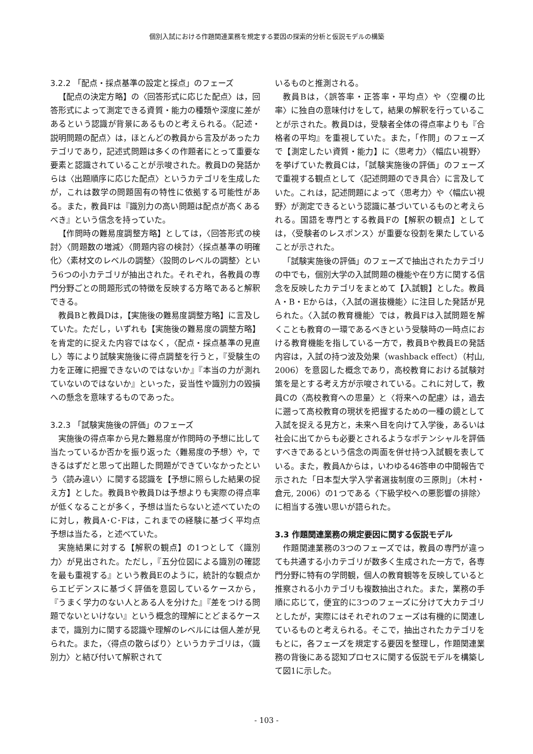個別入試における作題関連業務を規定する要因の探索的分析と仮説モデルの構築
3.2.2 「配点・採点基準の設定と採点」のフェーズ
【配点の決定方略】の〈回答形式に応じた配点〉は，回答形式によって測定できる資質・能力の種類や深度に差があるという認識が背景にあるものと考えられる。〈記述・説明問題の配点〉は，ほとんどの教員から言及があったカテゴリであり，記述式問題は多くの作題者にとって重要な要素と認識されていることが示唆された。教員Dの発話からは〈出題順序に応じた配点〉というカテゴリを生成したが，これは数学の問題固有の特性に依拠する可能性がある。また，教員Fは『識別力の高い問題は配点が高くあるべき』という信念を持っていた。
【作問時の難易度調整方略】としては，〈回答形式の検討〉〈問題数の増減〉〈問題内容の検討〉〈採点基準の明確化〉〈素材文のレベルの調整〉〈設問のレベルの調整〉という6つの小カテゴリが抽出された。それぞれ，各教員の専門分野ごとの問題形式の特徴を反映する方略であると解釈できる。
教員Bと教員Dは，【実施後の難易度調整方略】に言及していた。ただし，いずれも【実施後の難易度の調整方略】を肯定的に捉えた内容ではなく，〈配点・採点基準の見直し〉等により試験実施後に得点調整を行うと，『受験生の力を正確に把握できないのではないか』『本当の力が測れていないのではないか』といった，妥当性や識別力の毀損への懸念を意味するものであった。
3.2.3 「試験実施後の評価」のフェーズ
実施後の得点率から見た難易度が作問時の予想に比して当たっているか否かを振り返った〈難易度の予想〉や，できるはずだと思って出題した問題ができていなかったという〈読み違い〉に関する認識を【予想に照らした結果の捉え方】とした。教員Bや教員Dは予想よりも実際の得点率が低くなることが多く，予想は当たらないと述べていたのに対し，教員A･C･Fは，これまでの経験に基づく平均点予想は当たる，と述べていた。
実施結果に対する【解釈の観点】の1つとして〈識別力〉が見出された。ただし，『五分位図による識別の確認を最も重視する』という教員Eのように，統計的な観点からエビデンスに基づく評価を意図しているケースから，『うまく学力のない人とある人を分けた』『差をつける問題でないといけない』という概念的理解にとどまるケースまで，識別力に関する認識や理解のレベルには個人差が見られた。また，〈得点の散らばり〉というカテゴリは，〈識別力〉と結び付いて解釈されて
いるものと推測される。
教員Bは，〈誤答率・正答率・平均点〉や〈空欄の比率〉に独自の意味付けをして，結果の解釈を行っていることが示された。教員Dは，受験者全体の得点率よりも『合格者の平均』を重視していた。また，「作問」のフェーズで【測定したい資質・能力】に〈思考力〉〈幅広い視野〉を挙げていた教員Cは，「試験実施後の評価」のフェーズで重視する観点として〈記述問題のでき具合〉に言及していた。これは，記述問題によって〈思考力〉や〈幅広い視野〉が測定できるという認識に基づいているものと考えられる。国語を専門とする教員Fの【解釈の観点】としては，〈受験者のレスポンス〉が重要な役割を果たしていることが示された。
「試験実施後の評価」のフェーズで抽出されたカテゴリの中でも，個別大学の入試問題の機能や在り方に関する信念を反映したカテゴリをまとめて【入試観】とした。教員A・B・Eからは，〈入試の選抜機能〉に注目した発話が見られた。〈入試の教育機能〉では，教員Fは入試問題を解くことも教育の一環であるべきという受験時の一時点における教育機能を指している一方で，教員Bや教員Eの発話内容は，入試の持つ波及効果（washback effect）（村山, 2006）を意図した概念であり，高校教育における試験対策を是とする考え方が示唆されている。これに対して，教員Cの〈高校教育への思量〉と〈将来への配慮〉は，過去に遡って高校教育の現状を把握するための一種の鏡として入試を捉える見方と，未来へ目を向けて入学後，あるいは社会に出てからも必要とされるようなポテンシャルを評価すべきであるという信念の両面を併せ持つ入試観を表している。また，教員Aからは，いわゆる46答申の中間報告で示された「日本型大学入学者選抜制度の三原則」（木村・倉元, 2006）の1つである〈下級学校への悪影響の排除〉に相当する強い思いが語られた。
3.3 作題関連業務の規定要因に関する仮説モデル
作題関連業務の3つのフェーズでは，教員の専門が違っても共通する小カテゴリが数多く生成された一方で，各専門分野に特有の学問観，個人の教育観等を反映していると推察される小カテゴリも複数抽出された。また，業務の手順に応じて，便宜的に3つのフェーズに分けて大カテゴリとしたが，実際にはそれぞれのフェーズは有機的に関連しているものと考えられる。そこで，抽出されたカテゴリをもとに，各フェーズを規定する要因を整理し，作題関連業務の背後にある認知プロセスに関する仮説モデルを構築して図1に示した。
- 103 -